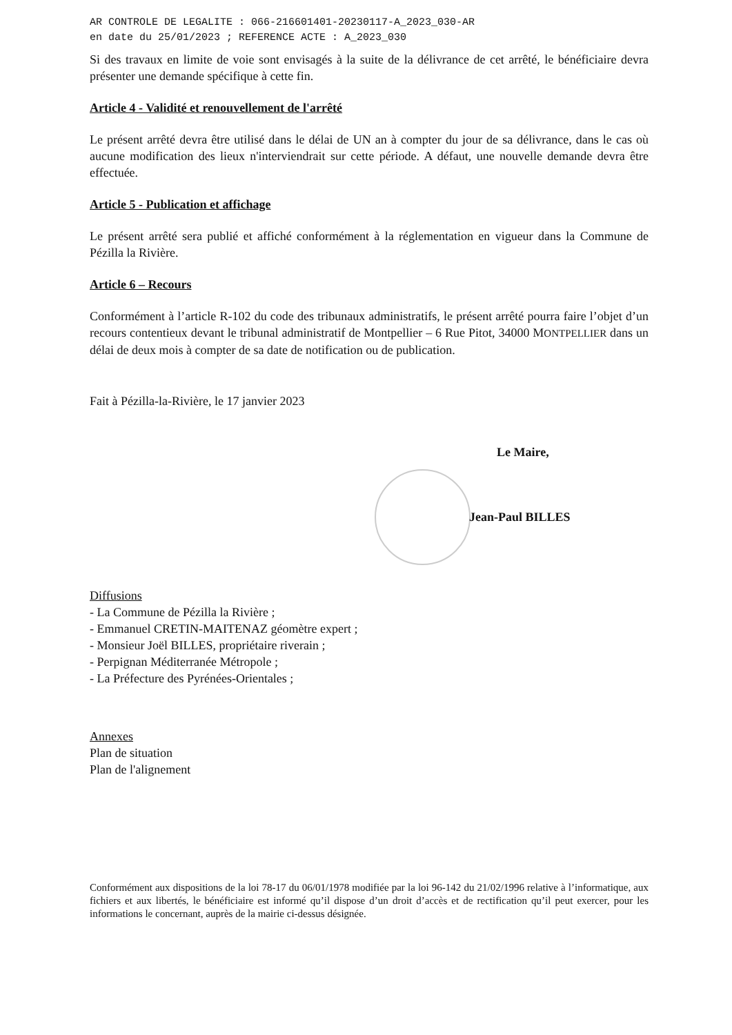AR CONTROLE DE LEGALITE : 066-216601401-20230117-A_2023_030-AR
en date du 25/01/2023 ; REFERENCE ACTE : A_2023_030
Si des travaux en limite de voie sont envisagés à la suite de la délivrance de cet arrêté, le bénéficiaire devra présenter une demande spécifique à cette fin.
Article 4 - Validité et renouvellement de l'arrêté
Le présent arrêté devra être utilisé dans le délai de UN an à compter du jour de sa délivrance, dans le cas où aucune modification des lieux n'interviendrait sur cette période. A défaut, une nouvelle demande devra être effectuée.
Article 5 - Publication et affichage
Le présent arrêté sera publié et affiché conformément à la réglementation en vigueur dans la Commune de Pézilla la Rivière.
Article 6 – Recours
Conformément à l’article R-102 du code des tribunaux administratifs, le présent arrêté pourra faire l’objet d’un recours contentieux devant le tribunal administratif de Montpellier – 6 Rue Pitot, 34000 MONTPELLIER dans un délai de deux mois à compter de sa date de notification ou de publication.
Fait à Pézilla-la-Rivière, le 17 janvier 2023
Le Maire,
Jean-Paul BILLES
Diffusions
- La Commune de Pézilla la Rivière ;
- Emmanuel CRETIN-MAITENAZ géomètre expert ;
- Monsieur Joël BILLES, propriétaire riverain ;
- Perpignan Méditerranée Métropole ;
- La Préfecture des Pyrénées-Orientales ;
Annexes
Plan de situation
Plan de l'alignement
Conformément aux dispositions de la loi 78-17 du 06/01/1978 modifiée par la loi 96-142 du 21/02/1996 relative à l’informatique, aux fichiers et aux libertés, le bénéficiaire est informé qu’il dispose d’un droit d’accès et de rectification qu’il peut exercer, pour les informations le concernant, auprès de la mairie ci-dessus désignée.